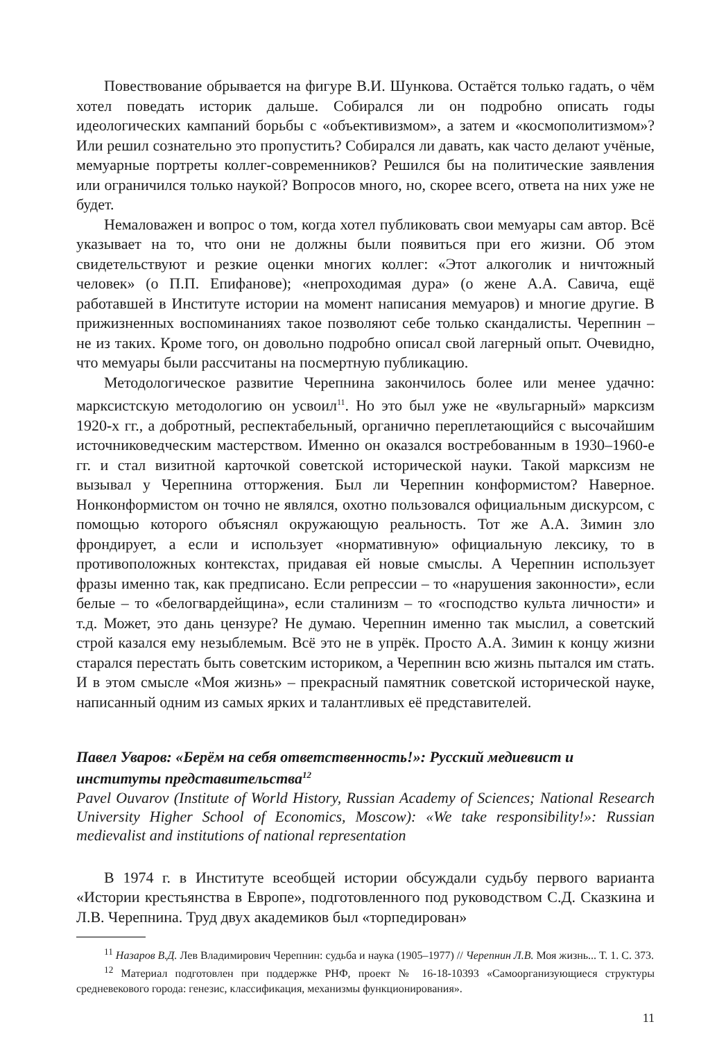Повествование обрывается на фигуре В.И. Шункова. Остаётся только гадать, о чём хотел поведать историк дальше. Собирался ли он подробно описать годы идеологических кампаний борьбы с «объективизмом», а затем и «космополитизмом»? Или решил сознательно это пропустить? Собирался ли давать, как часто делают учёные, мемуарные портреты коллег-современников? Решился бы на политические заявления или ограничился только наукой? Вопросов много, но, скорее всего, ответа на них уже не будет.
Немаловажен и вопрос о том, когда хотел публиковать свои мемуары сам автор. Всё указывает на то, что они не должны были появиться при его жизни. Об этом свидетельствуют и резкие оценки многих коллег: «Этот алкоголик и ничтожный человек» (о П.П. Епифанове); «непроходимая дура» (о жене А.А. Савича, ещё работавшей в Институте истории на момент написания мемуаров) и многие другие. В прижизненных воспоминаниях такое позволяют себе только скандалисты. Черепнин – не из таких. Кроме того, он довольно подробно описал свой лагерный опыт. Очевидно, что мемуары были рассчитаны на посмертную публикацию.
Методологическое развитие Черепнина закончилось более или менее удачно: марксистскую методологию он усвоил<sup>11</sup>. Но это был уже не «вульгарный» марксизм 1920-х гг., а добротный, респектабельный, органично переплетающийся с высочайшим источниковедческим мастерством. Именно он оказался востребованным в 1930–1960-е гг. и стал визитной карточкой советской исторической науки. Такой марксизм не вызывал у Черепнина отторжения. Был ли Черепнин конформистом? Наверное. Нонконформистом он точно не являлся, охотно пользовался официальным дискурсом, с помощью которого объяснял окружающую реальность. Тот же А.А. Зимин зло фрондирует, а если и использует «нормативную» официальную лексику, то в противоположных контекстах, придавая ей новые смыслы. А Черепнин использует фразы именно так, как предписано. Если репрессии – то «нарушения законности», если белые – то «белогвардейщина», если сталинизм – то «господство культа личности» и т.д. Может, это дань цензуре? Не думаю. Черепнин именно так мыслил, а советский строй казался ему незыблемым. Всё это не в упрёк. Просто А.А. Зимин к концу жизни старался перестать быть советским историком, а Черепнин всю жизнь пытался им стать. И в этом смысле «Моя жизнь» – прекрасный памятник советской исторической науке, написанный одним из самых ярких и талантливых её представителей.
Павел Уваров: «Берём на себя ответственность!»: Русский медиевист и институты представительства<sup>12</sup>
Pavel Ouvarov (Institute of World History, Russian Academy of Sciences; National Research University Higher School of Economics, Moscow): «We take responsibility!»: Russian medievalist and institutions of national representation
В 1974 г. в Институте всеобщей истории обсуждали судьбу первого варианта «Истории крестьянства в Европе», подготовленного под руководством С.Д. Сказкина и Л.В. Черепнина. Труд двух академиков был «торпедирован»
<sup>11</sup> Назаров В.Д. Лев Владимирович Черепнин: судьба и наука (1905–1977) // Черепнин Л.В. Моя жизнь... Т. 1. С. 373.
<sup>12</sup> Материал подготовлен при поддержке РНФ, проект № 16-18-10393 «Самоорганизующиеся структуры средневекового города: генезис, классификация, механизмы функционирования».
11